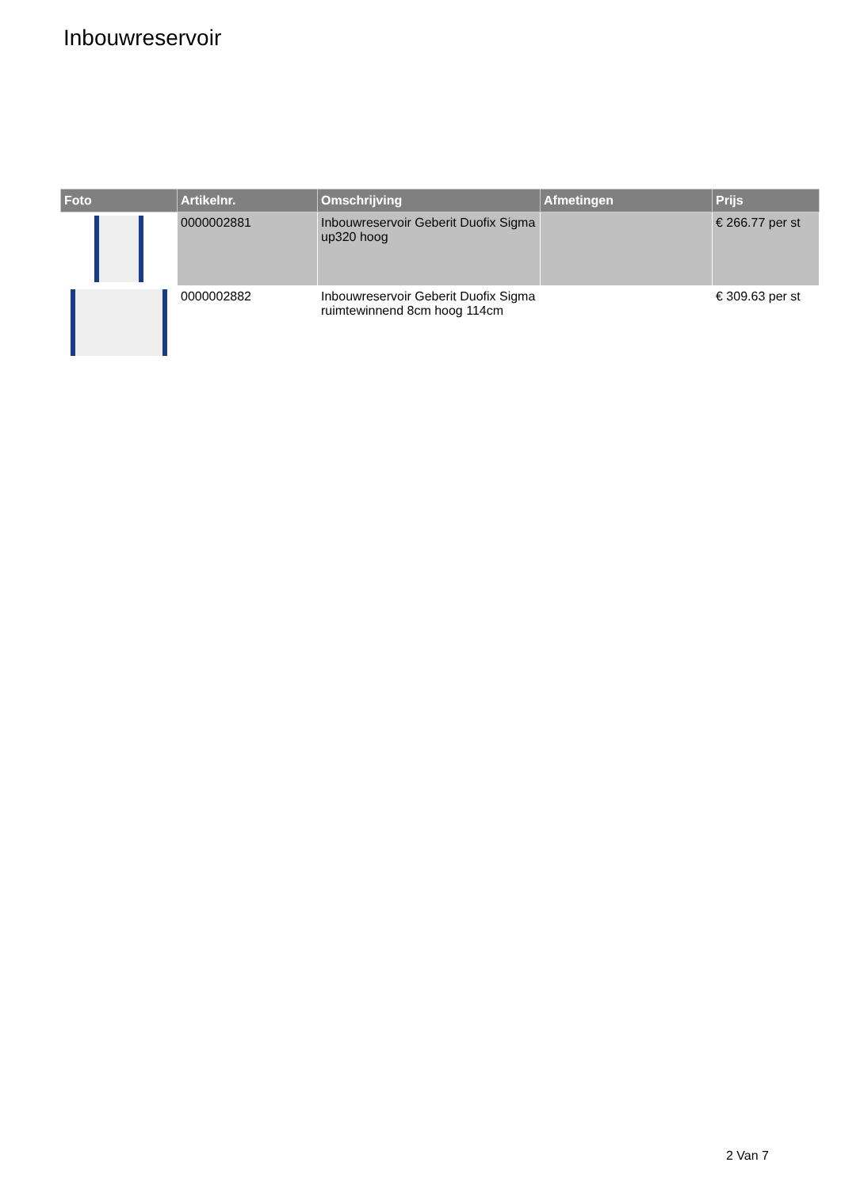Inbouwreservoir
| Foto | Artikelnr. | Omschrijving | Afmetingen | Prijs |
| --- | --- | --- | --- | --- |
| | 0000002881 | Inbouwreservoir Geberit Duofix Sigma up320 hoog | | € 266.77 per st |
| | 0000002882 | Inbouwreservoir Geberit Duofix Sigma ruimtewinnend 8cm hoog 114cm | | € 309.63 per st |
2 Van 7